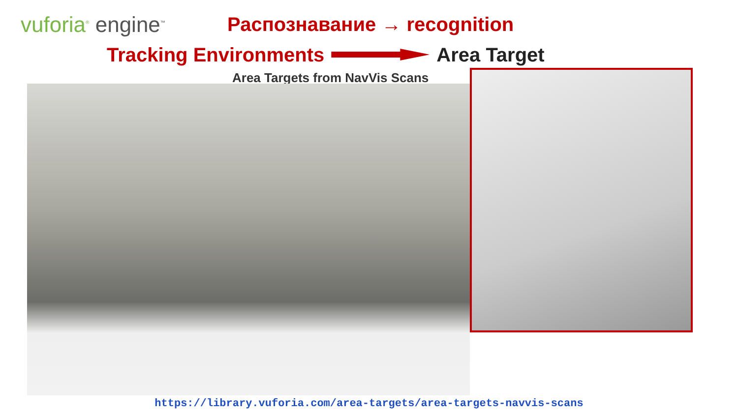vuforia<sup>®</sup> engine<sup>™</sup>
Распознавание → recognition
Tracking Environments Area Target
Area Targets from NavVis Scans
https://library.vuforia.com/area-targets/area-targets-navvis-scans